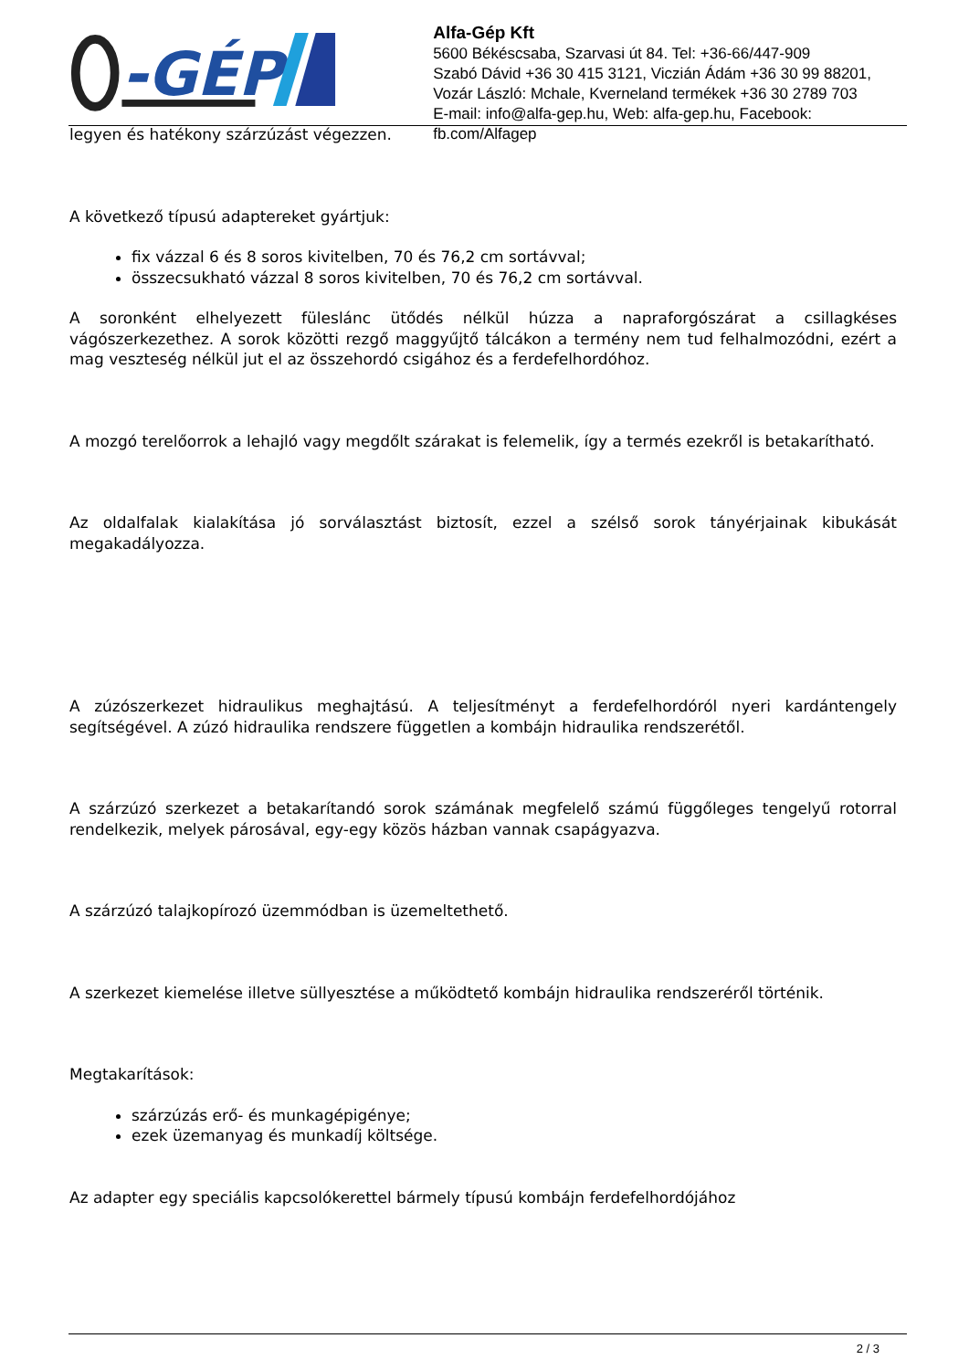-GÉP
Alfa-Gép Kft
5600 Békéscsaba, Szarvasi út 84. Tel: +36-66/447-909
Szabó Dávid +36 30 415 3121, Viczián Ádám +36 30 99 88201,
Vozár László: Mchale, Kverneland termékek +36 30 2789 703
E-mail: info@alfa-gep.hu, Web: alfa-gep.hu, Facebook: fb.com/Alfagep
legyen és hatékony szárzúzást végezzen.
A következő típusú adaptereket gyártjuk:
fix vázzal 6 és 8 soros kivitelben, 70 és 76,2 cm sortávval;
összecsukható vázzal 8 soros kivitelben, 70 és 76,2 cm sortávval.
A soronként elhelyezett füleslánc ütődés nélkül húzza a napraforgószárat a csillagkéses vágószerkezethez. A sorok közötti rezgő maggyűjtő tálcákon a termény nem tud felhalmozódni, ezért a mag veszteség nélkül jut el az összehordó csigához és a ferdefelhordóhoz.
A mozgó terelőorrok a lehajló vagy megdőlt szárakat is felemelik, így a termés ezekről is betakarítható.
Az oldalfalak kialakítása jó sorválasztást biztosít, ezzel a szélső sorok tányérjainak kibukását megakadályozza.
A zúzószerkezet hidraulikus meghajtású. A teljesítményt a ferdefelhordóról nyeri kardántengely segítségével. A zúzó hidraulika rendszere független a kombájn hidraulika rendszerétől.
A szárzúzó szerkezet a betakarítandó sorok számának megfelelő számú függőleges tengelyű rotorral rendelkezik, melyek párosával, egy-egy közös házban vannak csapágyazva.
A szárzúzó talajkopírozó üzemmódban is üzemeltethető.
A szerkezet kiemelése illetve süllyesztése a működtető kombájn hidraulika rendszeréről történik.
Megtakarítások:
szárzúzás erő- és munkagépigénye;
ezek üzemanyag és munkadíj költsége.
Az adapter egy speciális kapcsolókerettel bármely típusú kombájn ferdefelhordójához
2 / 3